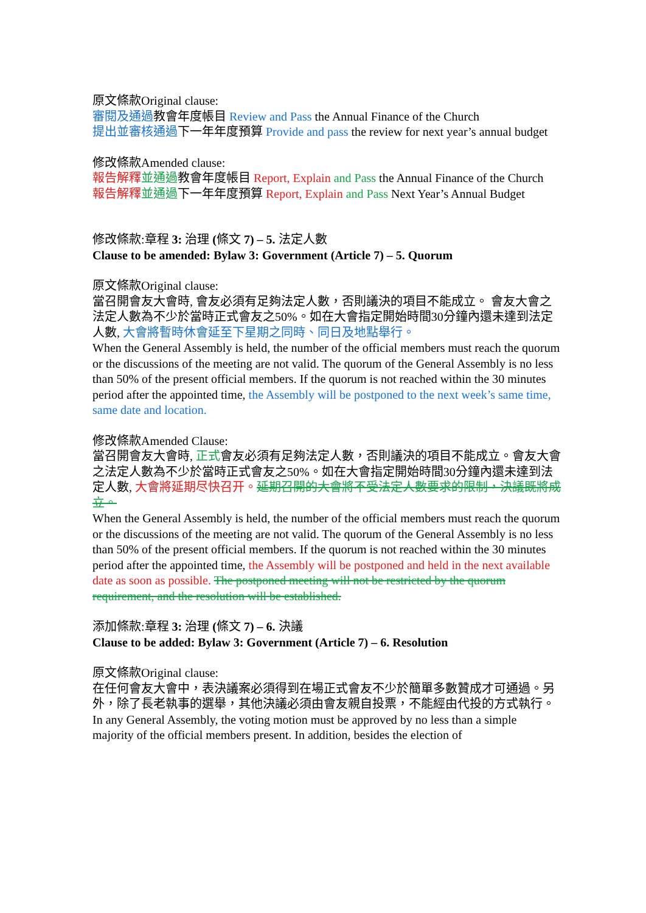原文條款Original clause:
審閱及通過教會年度帳目 Review and Pass the Annual Finance of the Church
提出並審核通過下一年年度預算 Provide and pass the review for next year’s annual budget
修改條款Amended clause:
報告解釋 並通過教會年度帳目 Report, Explain and Pass the Annual Finance of the Church
報告解釋 並通過下一年年度預算 Report, Explain and Pass Next Year’s Annual Budget
修改條款:章程 3: 治理 (條文 7) – 5. 法定人數
Clause to be amended: Bylaw 3: Government (Article 7) – 5. Quorum
原文條款Original clause:
當召開會友大會時, 會友必須有足夠法定人數，否則議決的項目不能成立。 會友大會之法定人數為不少於當時正式會友之50%。如在大會指定開始時間30分鐘內還未達到法定人數, 大會將暫時休會延至下星期之同時、同日及地點舉行。
When the General Assembly is held, the number of the official members must reach the quorum or the discussions of the meeting are not valid. The quorum of the General Assembly is no less than 50% of the present official members. If the quorum is not reached within the 30 minutes period after the appointed time, the Assembly will be postponed to the next week’s same time, same date and location.
修改條款Amended Clause:
當召開會友大會時, 正式會友必須有足夠法定人數，否則議決的項目不能成立。會友大會之法定人數為不少於當時正式會友之50%。如在大會指定開始時間30分鐘內還未達到法定人數, 大會將延期尽快召开。延期召開的大會將不受法定人數要求的限制，決議既將成立。
When the General Assembly is held, the number of the official members must reach the quorum or the discussions of the meeting are not valid. The quorum of the General Assembly is no less than 50% of the present official members. If the quorum is not reached within the 30 minutes period after the appointed time, the Assembly will be postponed and held in the next available date as soon as possible. The postponed meeting will not be restricted by the quorum requirement, and the resolution will be established.
添加條款:章程 3: 治理 (條文 7) – 6. 決議
Clause to be added: Bylaw 3: Government (Article 7) – 6. Resolution
原文條款Original clause:
在任何會友大會中，表決議案必須得到在場正式會友不少於簡單多數贊成才可通過。另外，除了長老執事的選舉，其他決議必須由會友親自投票，不能經由代投的方式執行。
In any General Assembly, the voting motion must be approved by no less than a simple majority of the official members present. In addition, besides the election of